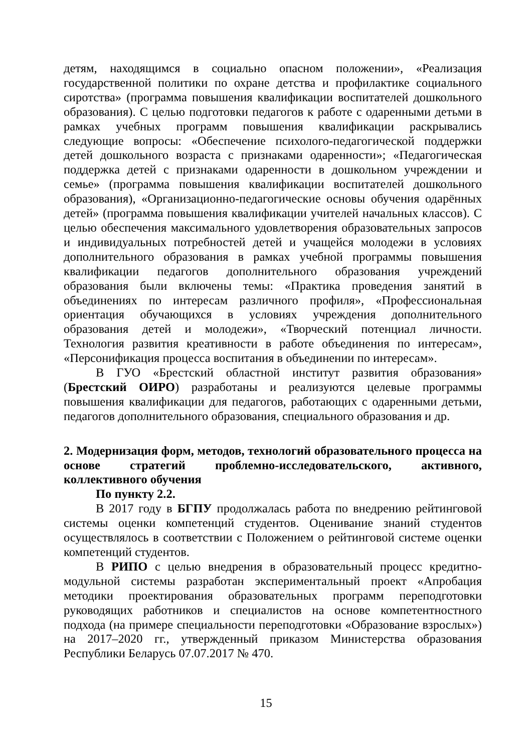детям, находящимся в социально опасном положении», «Реализация государственной политики по охране детства и профилактике социального сиротства» (программа повышения квалификации воспитателей дошкольного образования). С целью подготовки педагогов к работе с одаренными детьми в рамках учебных программ повышения квалификации раскрывались следующие вопросы: «Обеспечение психолого-педагогической поддержки детей дошкольного возраста с признаками одаренности»; «Педагогическая поддержка детей с признаками одаренности в дошкольном учреждении и семье» (программа повышения квалификации воспитателей дошкольного образования), «Организационно-педагогические основы обучения одарённых детей» (программа повышения квалификации учителей начальных классов). С целью обеспечения максимального удовлетворения образовательных запросов и индивидуальных потребностей детей и учащейся молодежи в условиях дополнительного образования в рамках учебной программы повышения квалификации педагогов дополнительного образования учреждений образования были включены темы: «Практика проведения занятий в объединениях по интересам различного профиля», «Профессиональная ориентация обучающихся в условиях учреждения дополнительного образования детей и молодежи», «Творческий потенциал личности. Технология развития креативности в работе объединения по интересам», «Персонификация процесса воспитания в объединении по интересам».
В ГУО «Брестский областной институт развития образования» (Брестский ОИРО) разработаны и реализуются целевые программы повышения квалификации для педагогов, работающих с одаренными детьми, педагогов дополнительного образования, специального образования и др.
2. Модернизация форм, методов, технологий образовательного процесса на основе стратегий проблемно-исследовательского, активного, коллективного обучения
По пункту 2.2.
В 2017 году в БГПУ продолжалась работа по внедрению рейтинговой системы оценки компетенций студентов. Оценивание знаний студентов осуществлялось в соответствии с Положением о рейтинговой системе оценки компетенций студентов.
В РИПО с целью внедрения в образовательный процесс кредитно-модульной системы разработан экспериментальный проект «Апробация методики проектирования образовательных программ переподготовки руководящих работников и специалистов на основе компетентностного подхода (на примере специальности переподготовки «Образование взрослых») на 2017–2020 гг., утвержденный приказом Министерства образования Республики Беларусь 07.07.2017 № 470.
15